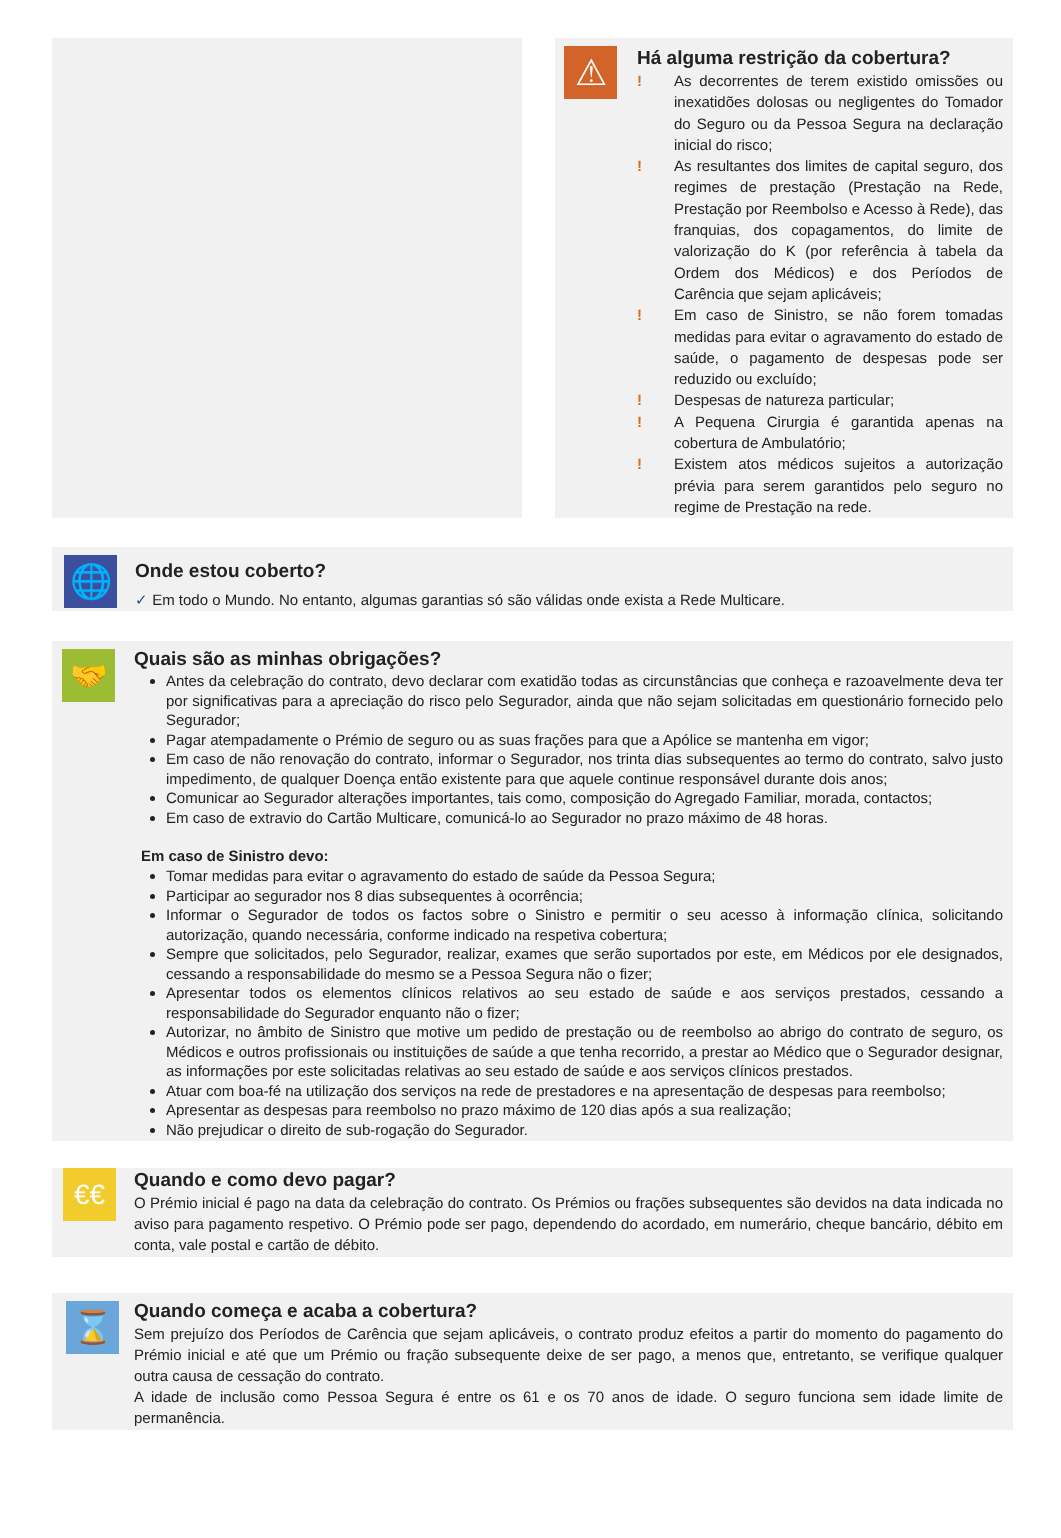⚠
Há alguma restrição da cobertura?
! As decorrentes de terem existido omissões ou inexatidões dolosas ou negligentes do Tomador do Seguro ou da Pessoa Segura na declaração inicial do risco;
! As resultantes dos limites de capital seguro, dos regimes de prestação (Prestação na Rede, Prestação por Reembolso e Acesso à Rede), das franquias, dos copagamentos, do limite de valorização do K (por referência à tabela da Ordem dos Médicos) e dos Períodos de Carência que sejam aplicáveis;
! Em caso de Sinistro, se não forem tomadas medidas para evitar o agravamento do estado de saúde, o pagamento de despesas pode ser reduzido ou excluído;
! Despesas de natureza particular;
! A Pequena Cirurgia é garantida apenas na cobertura de Ambulatório;
! Existem atos médicos sujeitos a autorização prévia para serem garantidos pelo seguro no regime de Prestação na rede.
🌐
Onde estou coberto?
✓ Em todo o Mundo. No entanto, algumas garantias só são válidas onde exista a Rede Multicare.
🤝
Quais são as minhas obrigações?
Antes da celebração do contrato, devo declarar com exatidão todas as circunstâncias que conheça e razoavelmente deva ter por significativas para a apreciação do risco pelo Segurador, ainda que não sejam solicitadas em questionário fornecido pelo Segurador;
Pagar atempadamente o Prémio de seguro ou as suas frações para que a Apólice se mantenha em vigor;
Em caso de não renovação do contrato, informar o Segurador, nos trinta dias subsequentes ao termo do contrato, salvo justo impedimento, de qualquer Doença então existente para que aquele continue responsável durante dois anos;
Comunicar ao Segurador alterações importantes, tais como, composição do Agregado Familiar, morada, contactos;
Em caso de extravio do Cartão Multicare, comunicá-lo ao Segurador no prazo máximo de 48 horas.
Em caso de Sinistro devo:
Tomar medidas para evitar o agravamento do estado de saúde da Pessoa Segura;
Participar ao segurador nos 8 dias subsequentes à ocorrência;
Informar o Segurador de todos os factos sobre o Sinistro e permitir o seu acesso à informação clínica, solicitando autorização, quando necessária, conforme indicado na respetiva cobertura;
Sempre que solicitados, pelo Segurador, realizar, exames que serão suportados por este, em Médicos por ele designados, cessando a responsabilidade do mesmo se a Pessoa Segura não o fizer;
Apresentar todos os elementos clínicos relativos ao seu estado de saúde e aos serviços prestados, cessando a responsabilidade do Segurador enquanto não o fizer;
Autorizar, no âmbito de Sinistro que motive um pedido de prestação ou de reembolso ao abrigo do contrato de seguro, os Médicos e outros profissionais ou instituições de saúde a que tenha recorrido, a prestar ao Médico que o Segurador designar, as informações por este solicitadas relativas ao seu estado de saúde e aos serviços clínicos prestados.
Atuar com boa-fé na utilização dos serviços na rede de prestadores e na apresentação de despesas para reembolso;
Apresentar as despesas para reembolso no prazo máximo de 120 dias após a sua realização;
Não prejudicar o direito de sub-rogação do Segurador.
€€
Quando e como devo pagar?
O Prémio inicial é pago na data da celebração do contrato. Os Prémios ou frações subsequentes são devidos na data indicada no aviso para pagamento respetivo. O Prémio pode ser pago, dependendo do acordado, em numerário, cheque bancário, débito em conta, vale postal e cartão de débito.
⌛
Quando começa e acaba a cobertura?
Sem prejuízo dos Períodos de Carência que sejam aplicáveis, o contrato produz efeitos a partir do momento do pagamento do Prémio inicial e até que um Prémio ou fração subsequente deixe de ser pago, a menos que, entretanto, se verifique qualquer outra causa de cessação do contrato.
A idade de inclusão como Pessoa Segura é entre os 61 e os 70 anos de idade. O seguro funciona sem idade limite de permanência.